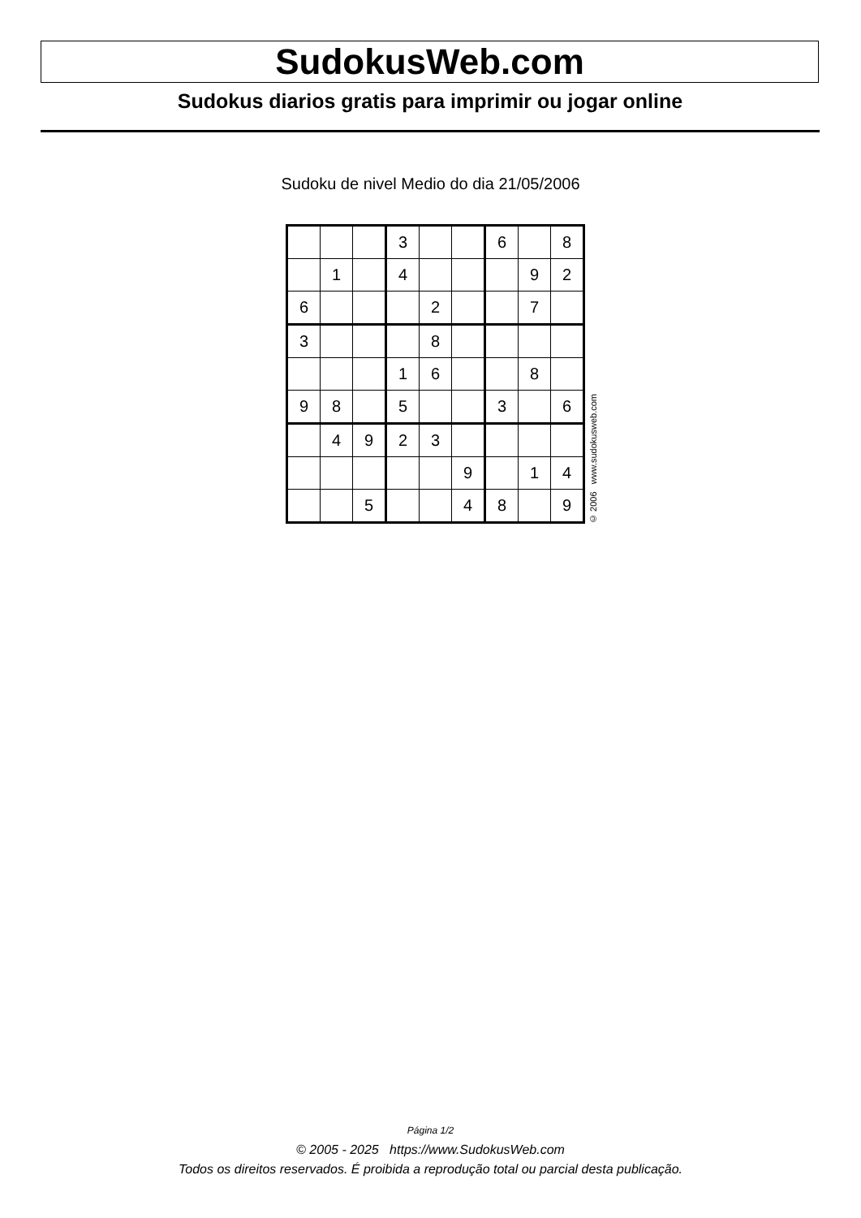SudokusWeb.com
Sudokus diarios gratis para imprimir ou jogar online
Sudoku de nivel Medio do dia 21/05/2006
| | | | 3 | | | 6 | | 8 |
| | 1 | | 4 | | | | 9 | 2 |
| 6 | | | | 2 | | | 7 | |
| 3 | | | | 8 | | | | |
| | | | 1 | 6 | | | 8 | |
| 9 | 8 | | 5 | | | 3 | | 6 |
| | 4 | 9 | 2 | 3 | | | | |
| | | | | | 9 | | 1 | 4 |
| | | 5 | | | 4 | 8 | | 9 |
© 2006 www.sudokusweb.com
Página 1/2
© 2005 - 2025 https://www.SudokusWeb.com
Todos os direitos reservados. É proibida a reprodução total ou parcial desta publicação.